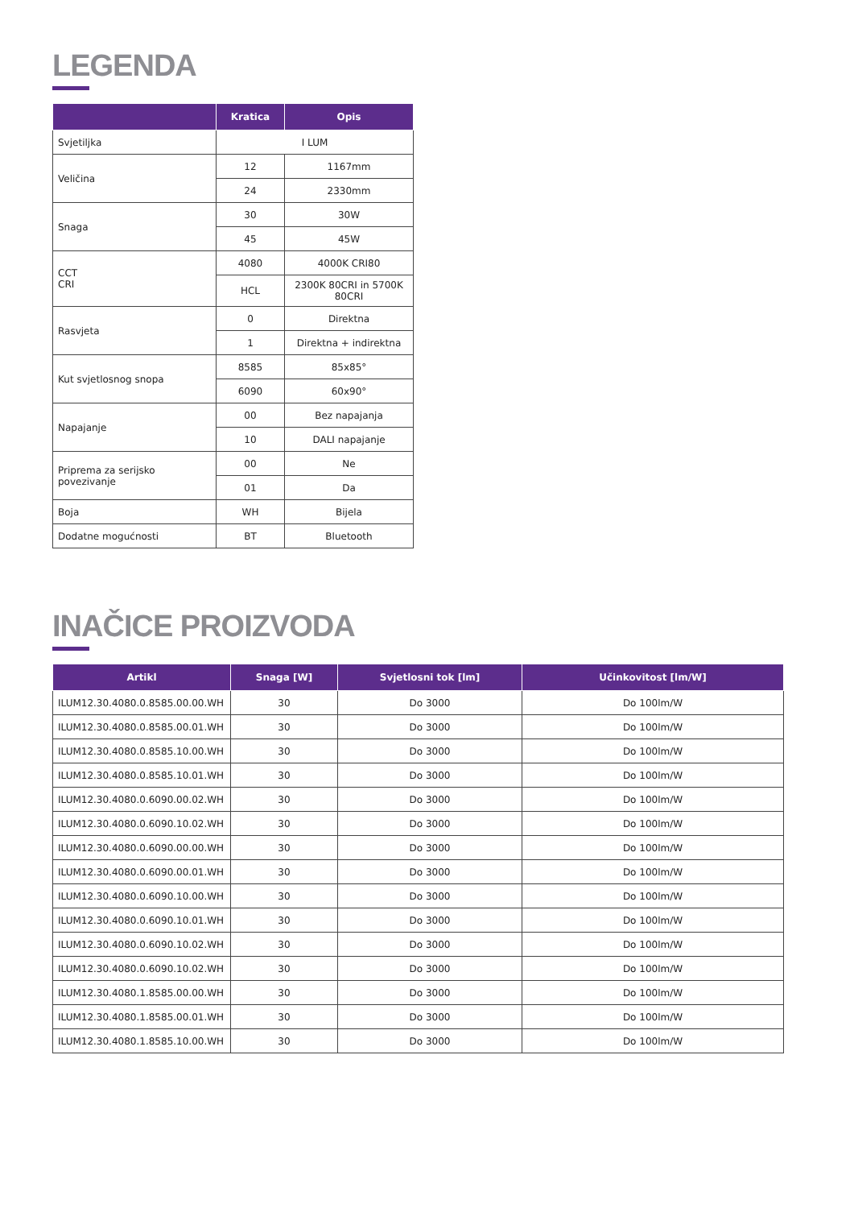LEGENDA
| | Kratica | Opis |
| --- | --- | --- |
| Svjetiljka | I LUM | |
| Veličina | 12 | 1167mm |
| | 24 | 2330mm |
| Snaga | 30 | 30W |
| | 45 | 45W |
| CCT CRI | 4080 | 4000K CRI80 |
| | HCL | 2300K 80CRI in 5700K 80CRI |
| Rasvjeta | 0 | Direktna |
| | 1 | Direktna + indirektna |
| Kut svjetlosnog snopa | 8585 | 85x85° |
| | 6090 | 60x90° |
| Napajanje | 00 | Bez napajanja |
| | 10 | DALI napajanje |
| Priprema za serijsko povezivanje | 00 | Ne |
| | 01 | Da |
| Boja | WH | Bijela |
| Dodatne mogućnosti | BT | Bluetooth |
INAČICE PROIZVODA
| Artikl | Snaga [W] | Svjetlosni tok [lm] | Učinkovitost [lm/W] |
| --- | --- | --- | --- |
| ILUM12.30.4080.0.8585.00.00.WH | 30 | Do 3000 | Do 100lm/W |
| ILUM12.30.4080.0.8585.00.01.WH | 30 | Do 3000 | Do 100lm/W |
| ILUM12.30.4080.0.8585.10.00.WH | 30 | Do 3000 | Do 100lm/W |
| ILUM12.30.4080.0.8585.10.01.WH | 30 | Do 3000 | Do 100lm/W |
| ILUM12.30.4080.0.6090.00.02.WH | 30 | Do 3000 | Do 100lm/W |
| ILUM12.30.4080.0.6090.10.02.WH | 30 | Do 3000 | Do 100lm/W |
| ILUM12.30.4080.0.6090.00.00.WH | 30 | Do 3000 | Do 100lm/W |
| ILUM12.30.4080.0.6090.00.01.WH | 30 | Do 3000 | Do 100lm/W |
| ILUM12.30.4080.0.6090.10.00.WH | 30 | Do 3000 | Do 100lm/W |
| ILUM12.30.4080.0.6090.10.01.WH | 30 | Do 3000 | Do 100lm/W |
| ILUM12.30.4080.0.6090.10.02.WH | 30 | Do 3000 | Do 100lm/W |
| ILUM12.30.4080.0.6090.10.02.WH | 30 | Do 3000 | Do 100lm/W |
| ILUM12.30.4080.1.8585.00.00.WH | 30 | Do 3000 | Do 100lm/W |
| ILUM12.30.4080.1.8585.00.01.WH | 30 | Do 3000 | Do 100lm/W |
| ILUM12.30.4080.1.8585.10.00.WH | 30 | Do 3000 | Do 100lm/W |